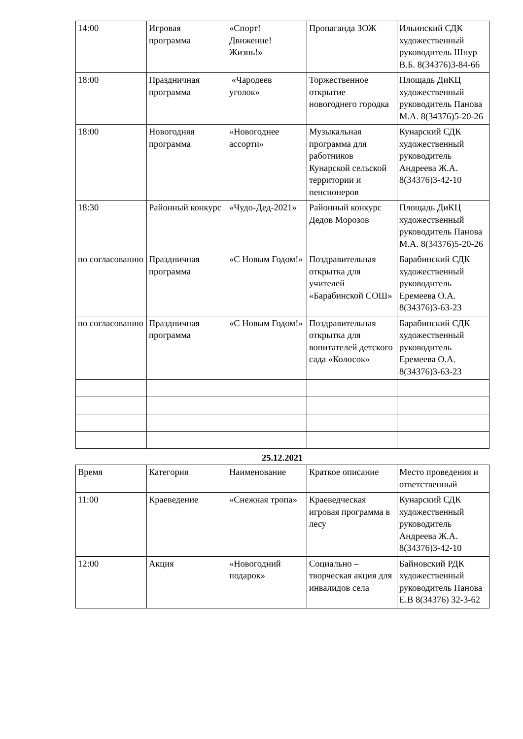| 14:00 | Игровая программа | «Спорт! Движение! Жизнь!» | Пропаганда ЗОЖ | Ильинский СДК художественный руководитель Шнур В.Б. 8(34376)3-84-66 |
| 18:00 | Праздничная программа | «Чародеев уголок» | Торжественное открытие новогоднего городка | Площадь ДиКЦ художественный руководитель Панова М.А. 8(34376)5-20-26 |
| 18:00 | Новогодняя программа | «Новогоднее ассорти» | Музыкальная программа для работников Кунарской сельской территории и пенсионеров | Кунарский СДК художественный руководитель Андреева Ж.А. 8(34376)3-42-10 |
| 18:30 | Районный конкурс | «Чудо-Дед-2021» | Районный конкурс Дедов Морозов | Площадь ДиКЦ художественный руководитель Панова М.А. 8(34376)5-20-26 |
| по согласованию | Праздничная программа | «С Новым Годом!» | Поздравительная открытка для учителей «Барабинской СОШ» | Барабинский СДК художественный руководитель Еремеева О.А. 8(34376)3-63-23 |
| по согласованию | Праздничная программа | «С Новым Годом!» | Поздравительная открытка для вопитателей детского сада «Колосок» | Барабинский СДК художественный руководитель Еремеева О.А. 8(34376)3-63-23 |
25.12.2021
| Время | Категория | Наименование | Краткое описание | Место проведения и ответственный |
| 11:00 | Краеведение | «Снежная тропа» | Краеведческая игровая программа в лесу | Кунарский СДК художественный руководитель Андреева Ж.А. 8(34376)3-42-10 |
| 12:00 | Акция | «Новогодний подарок» | Социально – творческая акция для инвалидов села | Байновский РДК художественный руководитель Панова Е.В 8(34376) 32-3-62 |